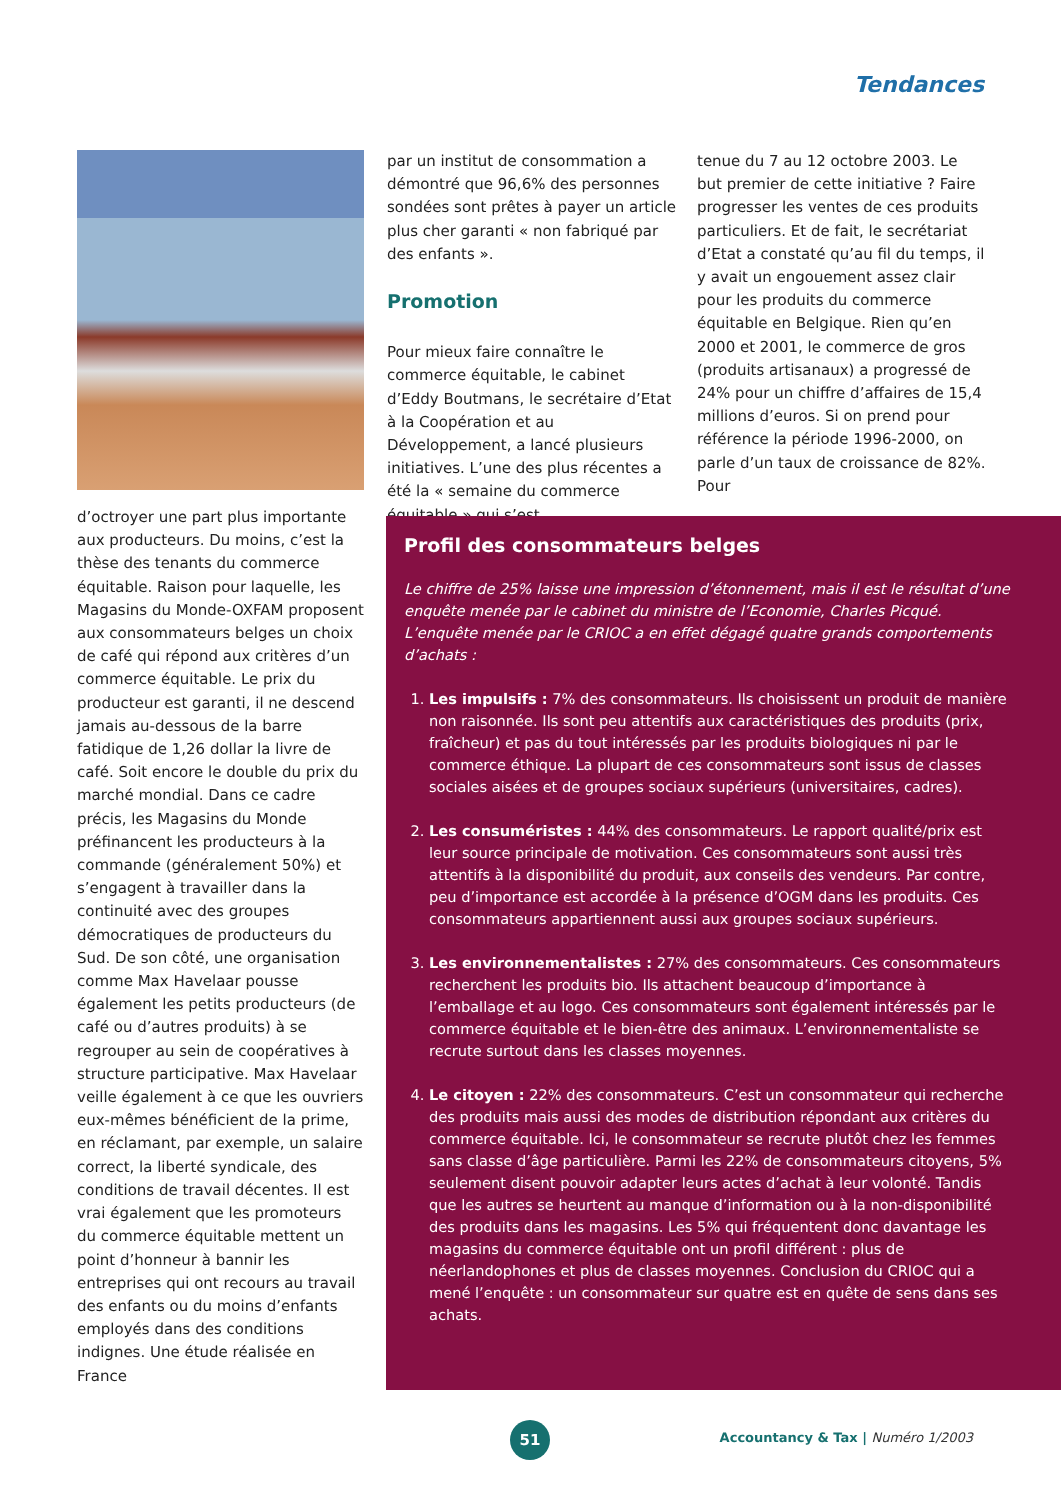Tendances
d’octroyer une part plus importante aux producteurs. Du moins, c’est la thèse des tenants du commerce équitable. Raison pour laquelle, les Magasins du Monde-OXFAM proposent aux consommateurs belges un choix de café qui répond aux critères d’un commerce équitable. Le prix du producteur est garanti, il ne descend jamais au-dessous de la barre fatidique de 1,26 dollar la livre de café. Soit encore le double du prix du marché mondial. Dans ce cadre précis, les Magasins du Monde préfinancent les producteurs à la commande (généralement 50%) et s’engagent à travailler dans la continuité avec des groupes démocratiques de producteurs du Sud. De son côté, une organisation comme Max Havelaar pousse également les petits producteurs (de café ou d’autres produits) à se regrouper au sein de coopératives à structure participative. Max Havelaar veille également à ce que les ouvriers eux-mêmes bénéficient de la prime, en réclamant, par exemple, un salaire correct, la liberté syndicale, des conditions de travail décentes. Il est vrai également que les promoteurs du commerce équitable mettent un point d’honneur à bannir les entreprises qui ont recours au travail des enfants ou du moins d’enfants employés dans des conditions indignes. Une étude réalisée en France
par un institut de consommation a démontré que 96,6% des personnes sondées sont prêtes à payer un article plus cher garanti « non fabriqué par des enfants ».
Promotion
Pour mieux faire connaître le commerce équitable, le cabinet d’Eddy Boutmans, le secrétaire d’Etat à la Coopération et au Développement, a lancé plusieurs initiatives. L’une des plus récentes a été la « semaine du commerce équitable » qui s’est
tenue du 7 au 12 octobre 2003. Le but premier de cette initiative ? Faire progresser les ventes de ces produits particuliers. Et de fait, le secrétariat d’Etat a constaté qu’au fil du temps, il y avait un engouement assez clair pour les produits du commerce équitable en Belgique. Rien qu’en 2000 et 2001, le commerce de gros (produits artisanaux) a progressé de 24% pour un chiffre d’affaires de 15,4 millions d’euros. Si on prend pour référence la période 1996-2000, on parle d’un taux de croissance de 82%. Pour
Profil des consommateurs belges
Le chiffre de 25% laisse une impression d’étonnement, mais il est le résultat d’une enquête menée par le cabinet du ministre de l’Economie, Charles Picqué. L’enquête menée par le CRIOC a en effet dégagé quatre grands comportements d’achats :
1. Les impulsifs : 7% des consommateurs. Ils choisissent un produit de manière non raisonnée. Ils sont peu attentifs aux caractéristiques des produits (prix, fraîcheur) et pas du tout intéressés par les produits biologiques ni par le commerce éthique. La plupart de ces consommateurs sont issus de classes sociales aisées et de groupes sociaux supérieurs (universitaires, cadres).
2. Les consuméristes : 44% des consommateurs. Le rapport qualité/prix est leur source principale de motivation. Ces consommateurs sont aussi très attentifs à la disponibilité du produit, aux conseils des vendeurs. Par contre, peu d’importance est accordée à la présence d’OGM dans les produits. Ces consommateurs appartiennent aussi aux groupes sociaux supérieurs.
3. Les environnementalistes : 27% des consommateurs. Ces consommateurs recherchent les produits bio. Ils attachent beaucoup d’importance à l’emballage et au logo. Ces consommateurs sont également intéressés par le commerce équitable et le bien-être des animaux. L’environnementaliste se recrute surtout dans les classes moyennes.
4. Le citoyen : 22% des consommateurs. C’est un consommateur qui recherche des produits mais aussi des modes de distribution répondant aux critères du commerce équitable. Ici, le consommateur se recrute plutôt chez les femmes sans classe d’âge particulière. Parmi les 22% de consommateurs citoyens, 5% seulement disent pouvoir adapter leurs actes d’achat à leur volonté. Tandis que les autres se heurtent au manque d’information ou à la non-disponibilité des produits dans les magasins. Les 5% qui fréquentent donc davantage les magasins du commerce équitable ont un profil différent : plus de néerlandophones et plus de classes moyennes. Conclusion du CRIOC qui a mené l’enquête : un consommateur sur quatre est en quête de sens dans ses achats.
51
Accountancy & Tax | Numéro 1/2003